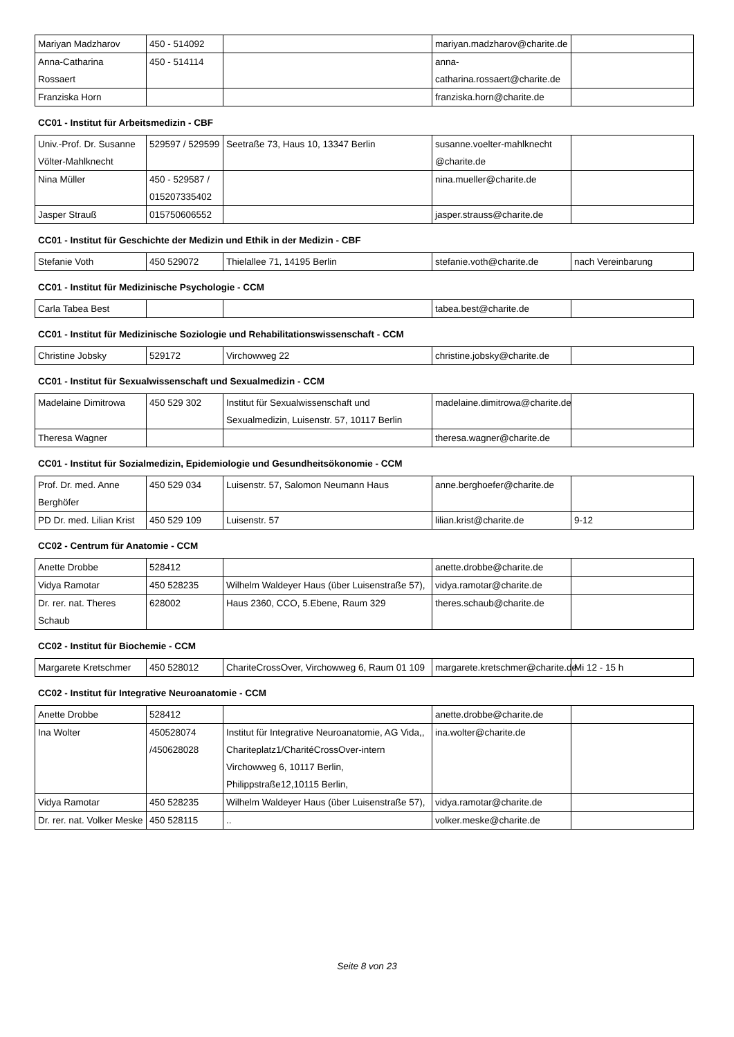| Mariyan Madzharov | 450 - 514092 | | mariyan.madzharov@charite.de | |
| Anna-Catharina Rossaert | 450 - 514114 | | anna-catharina.rossaert@charite.de | |
| Franziska Horn | | | franziska.horn@charite.de | |
CC01 - Institut für Arbeitsmedizin - CBF
| Univ.-Prof. Dr. Susanne Völter-Mahlknecht | 529597 / 529599 | Seetraße 73, Haus 10, 13347 Berlin | susanne.voelter-mahlknecht @charite.de | |
| Nina Müller | 450 - 529587 / 015207335402 | | nina.mueller@charite.de | |
| Jasper Strauß | 015750606552 | | jasper.strauss@charite.de | |
CC01 - Institut für Geschichte der Medizin und Ethik in der Medizin - CBF
| Stefanie Voth | 450 529072 | Thielallee 71, 14195 Berlin | stefanie.voth@charite.de | nach Vereinbarung |
CC01 - Institut für Medizinische Psychologie - CCM
| Carla Tabea Best | | | tabea.best@charite.de | |
CC01 - Institut für Medizinische Soziologie und Rehabilitationswissenschaft - CCM
| Christine Jobsky | 529172 | Virchowweg 22 | christine.jobsky@charite.de | |
CC01 - Institut für Sexualwissenschaft und Sexualmedizin - CCM
| Madelaine Dimitrowa | 450 529 302 | Institut für Sexualwissenschaft und Sexualmedizin, Luisenstr. 57, 10117 Berlin | madelaine.dimitrowa@charite.de | |
| Theresa Wagner | | | theresa.wagner@charite.de | |
CC01 - Institut für Sozialmedizin, Epidemiologie und Gesundheitsökonomie - CCM
| Prof. Dr. med. Anne Berghöfer | 450 529 034 | Luisenstr. 57, Salomon Neumann Haus | anne.berghoefer@charite.de | |
| PD Dr. med. Lilian Krist | 450 529 109 | Luisenstr. 57 | lilian.krist@charite.de | 9-12 |
CC02 - Centrum für Anatomie - CCM
| Anette Drobbe | 528412 | | anette.drobbe@charite.de | |
| Vidya Ramotar | 450 528235 | Wilhelm Waldeyer Haus (über Luisenstraße 57), | vidya.ramotar@charite.de | |
| Dr. rer. nat. Theres Schaub | 628002 | Haus 2360, CCO, 5.Ebene, Raum 329 | theres.schaub@charite.de | |
CC02 - Institut für Biochemie - CCM
| Margarete Kretschmer | 450 528012 | ChariteCrossOver, Virchowweg 6, Raum 01 109 | margarete.kretschmer@charite.de | Mi 12 - 15 h |
CC02 - Institut für Integrative Neuroanatomie - CCM
| Anette Drobbe | 528412 | | anette.drobbe@charite.de | |
| Ina Wolter | 450528074 /450628028 | Institut für Integrative Neuroanatomie, AG Vida,, Chariteplatz1/CharitéCrossOver-intern Virchowweg 6, 10117 Berlin, Philippstraße12,10115 Berlin, | ina.wolter@charite.de | |
| Vidya Ramotar | 450 528235 | Wilhelm Waldeyer Haus (über Luisenstraße 57), | vidya.ramotar@charite.de | |
| Dr. rer. nat. Volker Meske | 450 528115 | .. | volker.meske@charite.de | |
Seite 8 von 23